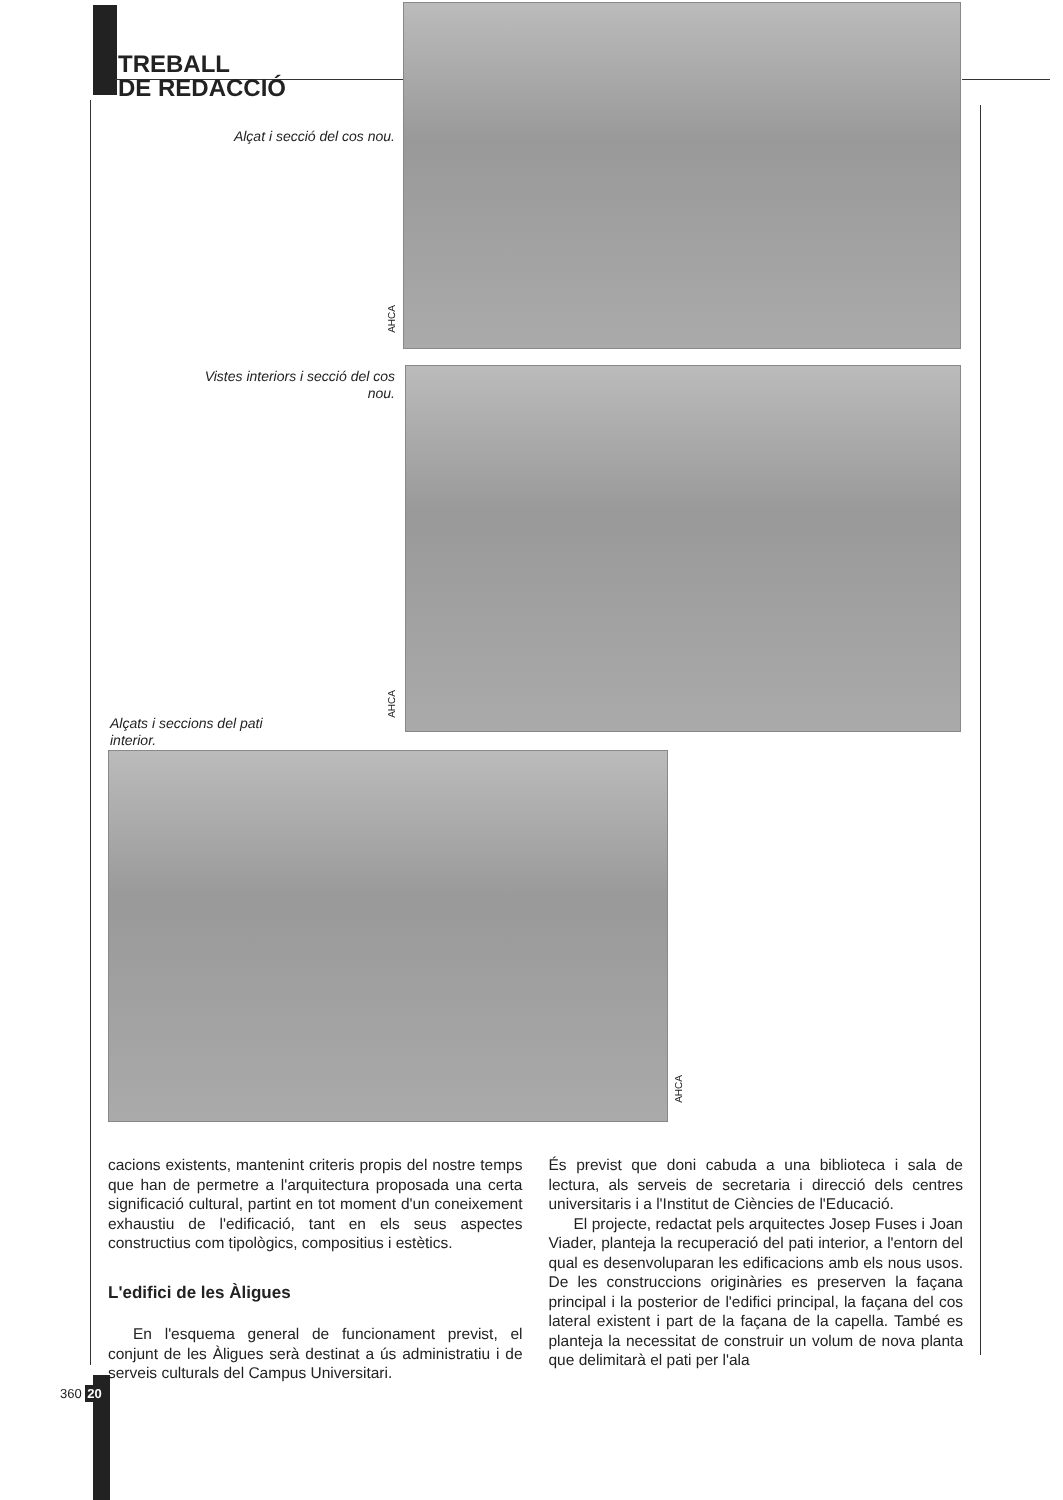TREBALL
DE REDACCIÓ
Alçat i secció del cos nou.
AHCA
Vistes interiors i secció del cos nou.
AHCA
Alçats i seccions del pati interior.
AHCA
cacions existents, mantenint criteris propis del nostre temps que han de permetre a l'arquitectura proposada una certa significació cultural, partint en tot moment d'un coneixement exhaustiu de l'edificació, tant en els seus aspectes constructius com tipològics, compositius i estètics.
L'edifici de les Àligues
En l'esquema general de funcionament previst, el conjunt de les Àligues serà destinat a ús administratiu i de serveis culturals del Campus Universitari.
És previst que doni cabuda a una biblioteca i sala de lectura, als serveis de secretaria i direcció dels centres universitaris i a l'Institut de Ciències de l'Educació.
El projecte, redactat pels arquitectes Josep Fuses i Joan Viader, planteja la recuperació del pati interior, a l'entorn del qual es desenvoluparan les edificacions amb els nous usos. De les construccions originàries es preserven la façana principal i la posterior de l'edifici principal, la façana del cos lateral existent i part de la façana de la capella. També es planteja la necessitat de construir un volum de nova planta que delimitarà el pati per l'ala
360 20